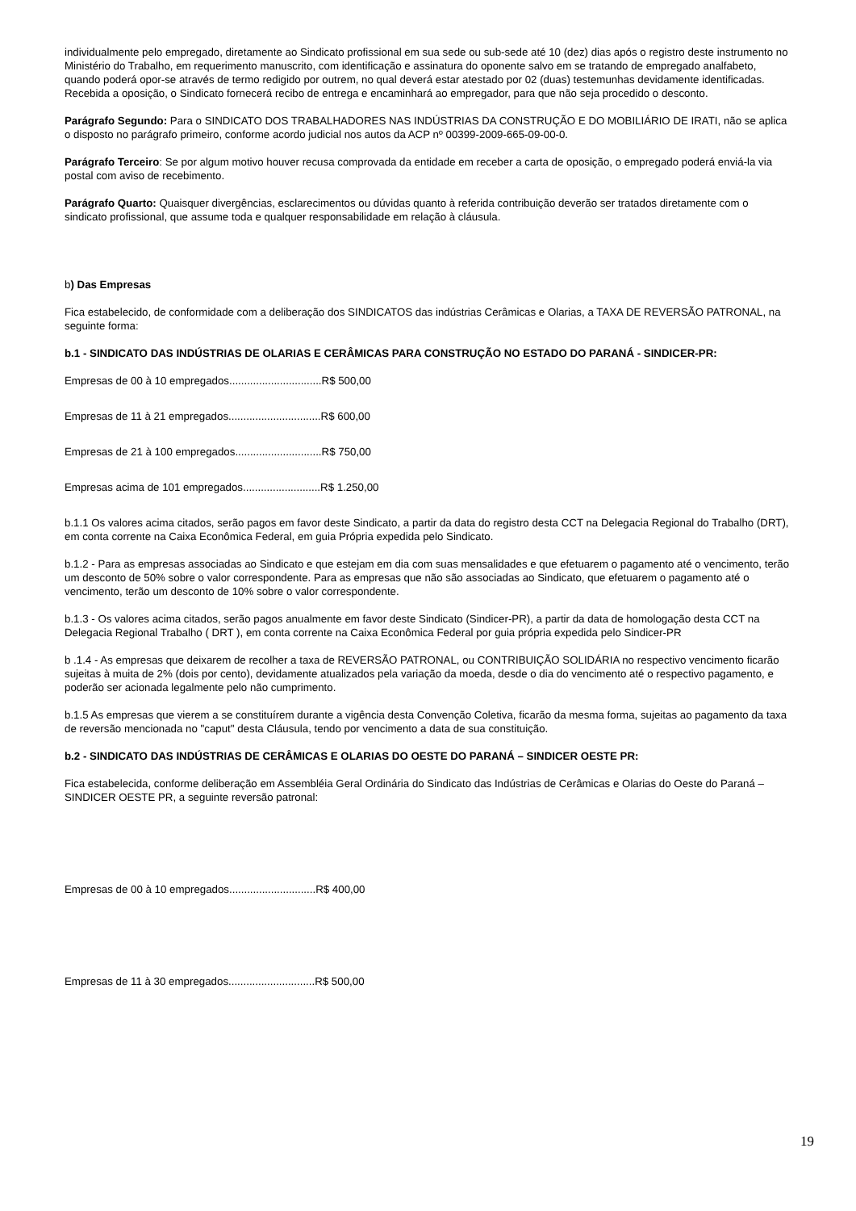individualmente pelo empregado, diretamente ao Sindicato profissional em sua sede ou sub-sede até 10 (dez) dias após o registro deste instrumento no Ministério do Trabalho, em requerimento manuscrito, com identificação e assinatura do oponente salvo em se tratando de empregado analfabeto, quando poderá opor-se através de termo redigido por outrem, no qual deverá estar atestado por 02 (duas) testemunhas devidamente identificadas. Recebida a oposição, o Sindicato fornecerá recibo de entrega e encaminhará ao empregador, para que não seja procedido o desconto.
Parágrafo Segundo: Para o SINDICATO DOS TRABALHADORES NAS INDÚSTRIAS DA CONSTRUÇÃO E DO MOBILIÁRIO DE IRATI, não se aplica o disposto no parágrafo primeiro, conforme acordo judicial nos autos da ACP nº 00399-2009-665-09-00-0.
Parágrafo Terceiro: Se por algum motivo houver recusa comprovada da entidade em receber a carta de oposição, o empregado poderá enviá-la via postal com aviso de recebimento.
Parágrafo Quarto: Quaisquer divergências, esclarecimentos ou dúvidas quanto à referida contribuição deverão ser tratados diretamente com o sindicato profissional, que assume toda e qualquer responsabilidade em relação à cláusula.
b) Das Empresas
Fica estabelecido, de conformidade com a deliberação dos SINDICATOS das indústrias Cerâmicas e Olarias, a TAXA DE REVERSÃO PATRONAL, na seguinte forma:
b.1 - SINDICATO DAS INDÚSTRIAS DE OLARIAS E CERÂMICAS PARA CONSTRUÇÃO NO ESTADO DO PARANÁ - SINDICER-PR:
Empresas de 00 à 10 empregados...............................R$ 500,00
Empresas de 11 à 21 empregados...............................R$ 600,00
Empresas de 21 à 100 empregados.............................R$ 750,00
Empresas acima de 101 empregados..........................R$ 1.250,00
b.1.1 Os valores acima citados, serão pagos em favor deste Sindicato, a partir da data do registro desta CCT na Delegacia Regional do Trabalho (DRT), em conta corrente na Caixa Econômica Federal, em guia Própria expedida pelo Sindicato.
b.1.2 - Para as empresas associadas ao Sindicato e que estejam em dia com suas mensalidades e que efetuarem o pagamento até o vencimento, terão um desconto de 50% sobre o valor correspondente. Para as empresas que não são associadas ao Sindicato, que efetuarem o pagamento até o vencimento, terão um desconto de 10% sobre o valor correspondente.
b.1.3 - Os valores acima citados, serão pagos anualmente em favor deste Sindicato (Sindicer-PR), a partir da data de homologação desta CCT na Delegacia Regional Trabalho ( DRT ), em conta corrente na Caixa Econômica Federal por guia própria expedida pelo Sindicer-PR
b .1.4 - As empresas que deixarem de recolher a taxa de REVERSÃO PATRONAL, ou CONTRIBUIÇÃO SOLIDÁRIA no respectivo vencimento ficarão sujeitas à muita de 2% (dois por cento), devidamente atualizados pela variação da moeda, desde o dia do vencimento até o respectivo pagamento, e poderão ser acionada legalmente pelo não cumprimento.
b.1.5 As empresas que vierem a se constituírem durante a vigência desta Convenção Coletiva, ficarão da mesma forma, sujeitas ao pagamento da taxa de reversão mencionada no "caput" desta Cláusula, tendo por vencimento a data de sua constituição.
b.2 - SINDICATO DAS INDÚSTRIAS DE CERÂMICAS E OLARIAS DO OESTE DO PARANÁ – SINDICER OESTE PR:
Fica estabelecida, conforme deliberação em Assembléia Geral Ordinária do Sindicato das Indústrias de Cerâmicas e Olarias do Oeste do Paraná – SINDICER OESTE PR, a seguinte reversão patronal:
Empresas de 00 à 10 empregados.............................R$ 400,00
Empresas de 11 à 30 empregados.............................R$ 500,00
19